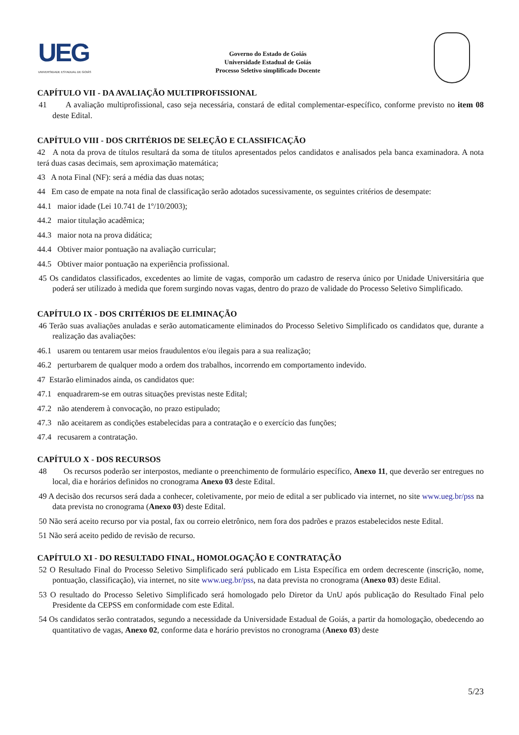UEG
UNIVERSIDADE ESTADUAL DE GOIÁS
Governo do Estado de Goiás
Universidade Estadual de Goiás
Processo Seletivo simplificado Docente
CAPÍTULO VII - DA AVALIAÇÃO MULTIPROFISSIONAL
41 A avaliação multiprofissional, caso seja necessária, constará de edital complementar-específico, conforme previsto no item 08 deste Edital.
CAPÍTULO VIII - DOS CRITÉRIOS DE SELEÇÃO E CLASSIFICAÇÃO
42 A nota da prova de títulos resultará da soma de títulos apresentados pelos candidatos e analisados pela banca examinadora. A nota terá duas casas decimais, sem aproximação matemática;
43 A nota Final (NF): será a média das duas notas;
44 Em caso de empate na nota final de classificação serão adotados sucessivamente, os seguintes critérios de desempate:
44.1 maior idade (Lei 10.741 de 1º/10/2003);
44.2 maior titulação acadêmica;
44.3 maior nota na prova didática;
44.4 Obtiver maior pontuação na avaliação curricular;
44.5 Obtiver maior pontuação na experiência profissional.
45 Os candidatos classificados, excedentes ao limite de vagas, comporão um cadastro de reserva único por Unidade Universitária que poderá ser utilizado à medida que forem surgindo novas vagas, dentro do prazo de validade do Processo Seletivo Simplificado.
CAPÍTULO IX - DOS CRITÉRIOS DE ELIMINAÇÃO
46 Terão suas avaliações anuladas e serão automaticamente eliminados do Processo Seletivo Simplificado os candidatos que, durante a realização das avaliações:
46.1 usarem ou tentarem usar meios fraudulentos e/ou ilegais para a sua realização;
46.2 perturbarem de qualquer modo a ordem dos trabalhos, incorrendo em comportamento indevido.
47 Estarão eliminados ainda, os candidatos que:
47.1 enquadrarem-se em outras situações previstas neste Edital;
47.2 não atenderem à convocação, no prazo estipulado;
47.3 não aceitarem as condições estabelecidas para a contratação e o exercício das funções;
47.4 recusarem a contratação.
CAPÍTULO X - DOS RECURSOS
48 Os recursos poderão ser interpostos, mediante o preenchimento de formulário específico, Anexo 11, que deverão ser entregues no local, dia e horários definidos no cronograma Anexo 03 deste Edital.
49 A decisão dos recursos será dada a conhecer, coletivamente, por meio de edital a ser publicado via internet, no site www.ueg.br/pss na data prevista no cronograma (Anexo 03) deste Edital.
50 Não será aceito recurso por via postal, fax ou correio eletrônico, nem fora dos padrões e prazos estabelecidos neste Edital.
51 Não será aceito pedido de revisão de recurso.
CAPÍTULO XI - DO RESULTADO FINAL, HOMOLOGAÇÃO E CONTRATAÇÃO
52 O Resultado Final do Processo Seletivo Simplificado será publicado em Lista Específica em ordem decrescente (inscrição, nome, pontuação, classificação), via internet, no site www.ueg.br/pss, na data prevista no cronograma (Anexo 03) deste Edital.
53 O resultado do Processo Seletivo Simplificado será homologado pelo Diretor da UnU após publicação do Resultado Final pelo Presidente da CEPSS em conformidade com este Edital.
54 Os candidatos serão contratados, segundo a necessidade da Universidade Estadual de Goiás, a partir da homologação, obedecendo ao quantitativo de vagas, Anexo 02, conforme data e horário previstos no cronograma (Anexo 03) deste
5/23